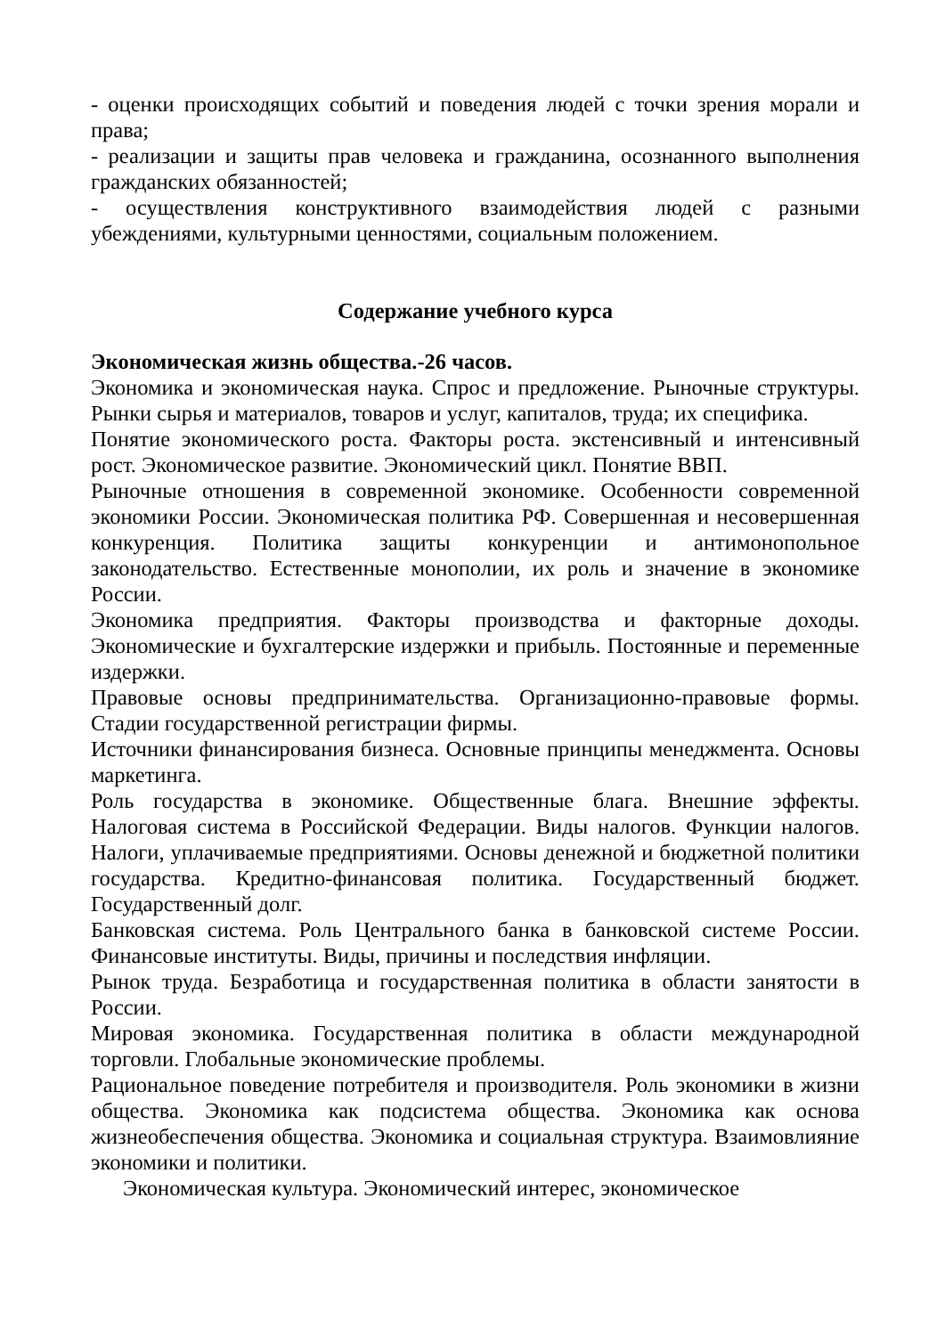- оценки происходящих событий и поведения людей с точки зрения морали и права;
- реализации и защиты прав человека и гражданина, осознанного выполнения гражданских обязанностей;
- осуществления конструктивного взаимодействия людей с разными убеждениями, культурными ценностями, социальным положением.
Содержание учебного курса
Экономическая жизнь общества.-26 часов.
Экономика и экономическая наука. Спрос и предложение. Рыночные структуры. Рынки сырья и материалов, товаров и услуг, капиталов, труда; их специфика.
Понятие экономического роста. Факторы роста. экстенсивный и интенсивный рост. Экономическое развитие. Экономический цикл. Понятие ВВП.
Рыночные отношения в современной экономике. Особенности современной экономики России. Экономическая политика РФ. Совершенная и несовершенная конкуренция. Политика защиты конкуренции и антимонопольное законодательство. Естественные монополии, их роль и значение в экономике России.
Экономика предприятия. Факторы производства и факторные доходы. Экономические и бухгалтерские издержки и прибыль. Постоянные и переменные издержки.
Правовые основы предпринимательства. Организационно-правовые формы. Стадии государственной регистрации фирмы.
Источники финансирования бизнеса. Основные принципы менеджмента. Основы маркетинга.
Роль государства в экономике. Общественные блага. Внешние эффекты. Налоговая система в Российской Федерации. Виды налогов. Функции налогов. Налоги, уплачиваемые предприятиями. Основы денежной и бюджетной политики государства. Кредитно-финансовая политика. Государственный бюджет. Государственный долг.
Банковская система. Роль Центрального банка в банковской системе России. Финансовые институты. Виды, причины и последствия инфляции.
Рынок труда. Безработица и государственная политика в области занятости в России.
Мировая экономика. Государственная политика в области международной торговли. Глобальные экономические проблемы.
Рациональное поведение потребителя и производителя. Роль экономики в жизни общества. Экономика как подсистема общества. Экономика как основа жизнеобеспечения общества. Экономика и социальная структура. Взаимовлияние экономики и политики.
Экономическая культура. Экономический интерес, экономическое